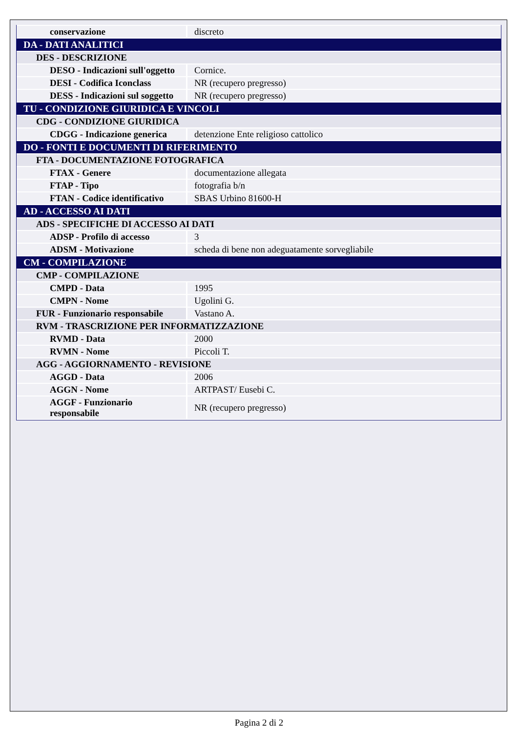| conservazione | discreto |
| DA - DATI ANALITICI | |
| DES - DESCRIZIONE | |
| DESO - Indicazioni sull'oggetto | Cornice. |
| DESI - Codifica Iconclass | NR (recupero pregresso) |
| DESS - Indicazioni sul soggetto | NR (recupero pregresso) |
| TU - CONDIZIONE GIURIDICA E VINCOLI | |
| CDG - CONDIZIONE GIURIDICA | |
| CDGG - Indicazione generica | detenzione Ente religioso cattolico |
| DO - FONTI E DOCUMENTI DI RIFERIMENTO | |
| FTA - DOCUMENTAZIONE FOTOGRAFICA | |
| FTAX - Genere | documentazione allegata |
| FTAP - Tipo | fotografia b/n |
| FTAN - Codice identificativo | SBAS Urbino 81600-H |
| AD - ACCESSO AI DATI | |
| ADS - SPECIFICHE DI ACCESSO AI DATI | |
| ADSP - Profilo di accesso | 3 |
| ADSM - Motivazione | scheda di bene non adeguatamente sorvegliabile |
| CM - COMPILAZIONE | |
| CMP - COMPILAZIONE | |
| CMPD - Data | 1995 |
| CMPN - Nome | Ugolini G. |
| FUR - Funzionario responsabile | Vastano A. |
| RVM - TRASCRIZIONE PER INFORMATIZZAZIONE | |
| RVMD - Data | 2000 |
| RVMN - Nome | Piccoli T. |
| AGG - AGGIORNAMENTO - REVISIONE | |
| AGGD - Data | 2006 |
| AGGN - Nome | ARTPAST/ Eusebi C. |
| AGGF - Funzionario responsabile | NR (recupero pregresso) |
Pagina 2 di 2